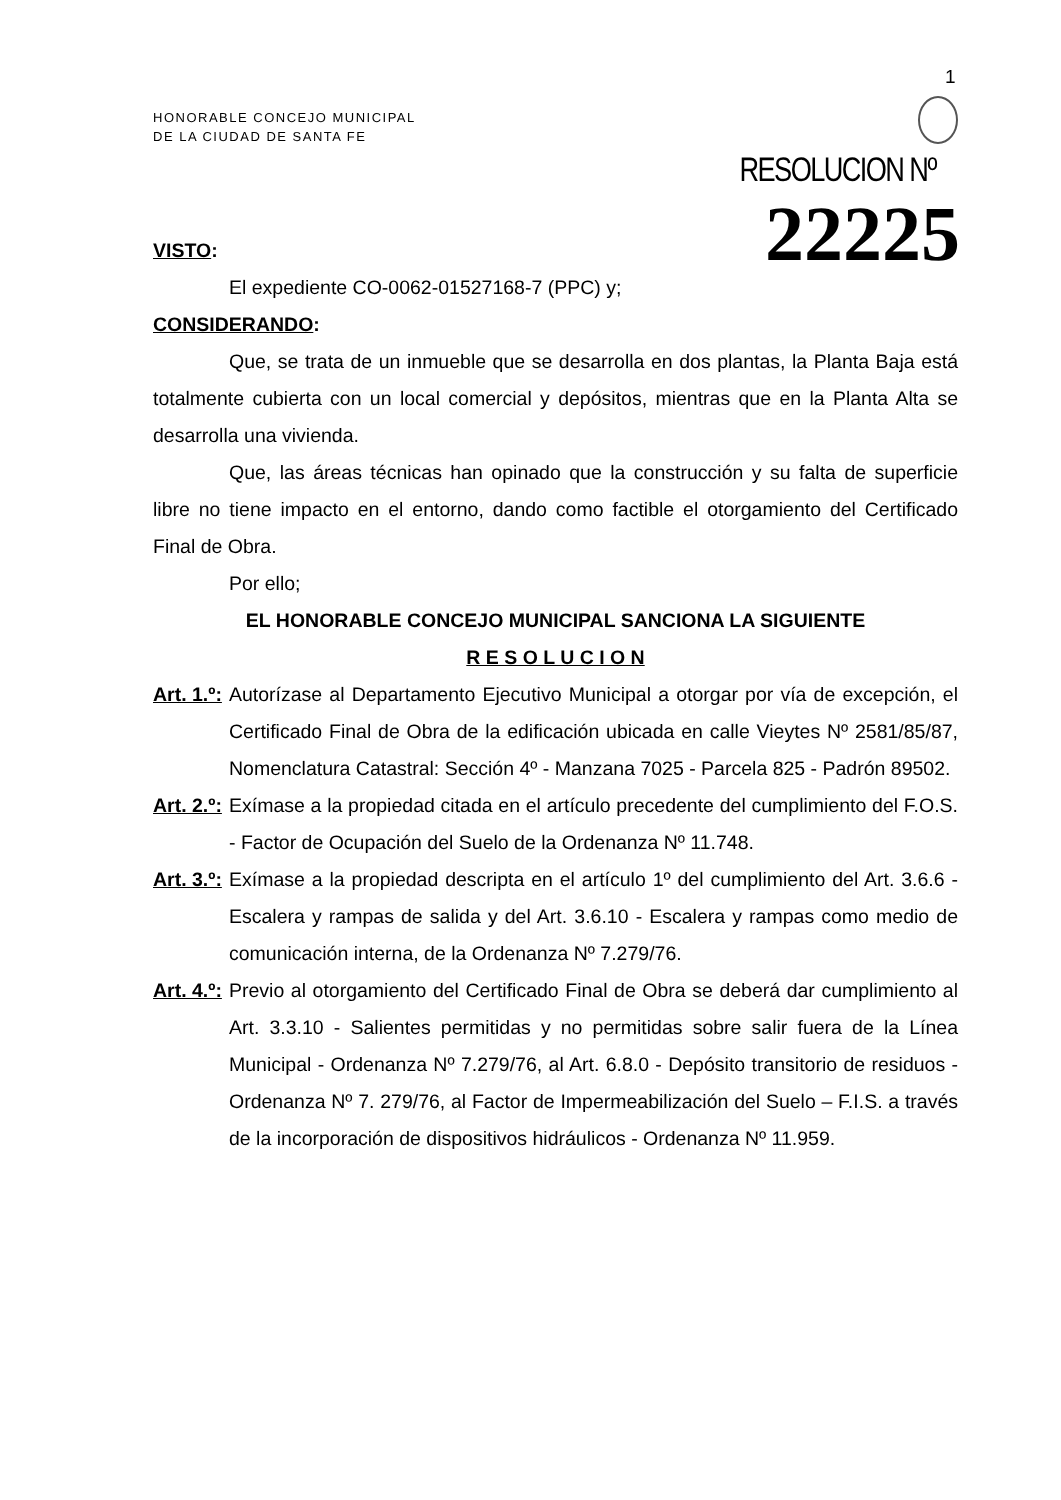1
HONORABLE CONCEJO MUNICIPAL
DE LA CIUDAD DE SANTA FE
RESOLUCION Nº 22225
VISTO:
El expediente CO-0062-01527168-7 (PPC) y;
CONSIDERANDO:
Que, se trata de un inmueble que se desarrolla en dos plantas, la Planta Baja está totalmente cubierta con un local comercial y depósitos, mientras que en la Planta Alta se desarrolla una vivienda.
Que, las áreas técnicas han opinado que la construcción y su falta de superficie libre no tiene impacto en el entorno, dando como factible el otorgamiento del Certificado Final de Obra.
Por ello;
EL HONORABLE CONCEJO MUNICIPAL SANCIONA LA SIGUIENTE
R E S O L U C I O N
Art. 1.º: Autorízase al Departamento Ejecutivo Municipal a otorgar por vía de excepción, el Certificado Final de Obra de la edificación ubicada en calle Vieytes Nº 2581/85/87, Nomenclatura Catastral: Sección 4º - Manzana 7025 - Parcela 825 - Padrón 89502.
Art. 2.º: Exímase a la propiedad citada en el artículo precedente del cumplimiento del F.O.S. - Factor de Ocupación del Suelo de la Ordenanza Nº 11.748.
Art. 3.º: Exímase a la propiedad descripta en el artículo 1º del cumplimiento del Art. 3.6.6 - Escalera y rampas de salida y del Art. 3.6.10 - Escalera y rampas como medio de comunicación interna, de la Ordenanza Nº 7.279/76.
Art. 4.º: Previo al otorgamiento del Certificado Final de Obra se deberá dar cumplimiento al Art. 3.3.10 - Salientes permitidas y no permitidas sobre salir fuera de la Línea Municipal - Ordenanza Nº 7.279/76, al Art. 6.8.0 - Depósito transitorio de residuos - Ordenanza Nº 7. 279/76, al Factor de Impermeabilización del Suelo – F.I.S. a través de la incorporación de dispositivos hidráulicos - Ordenanza Nº 11.959.